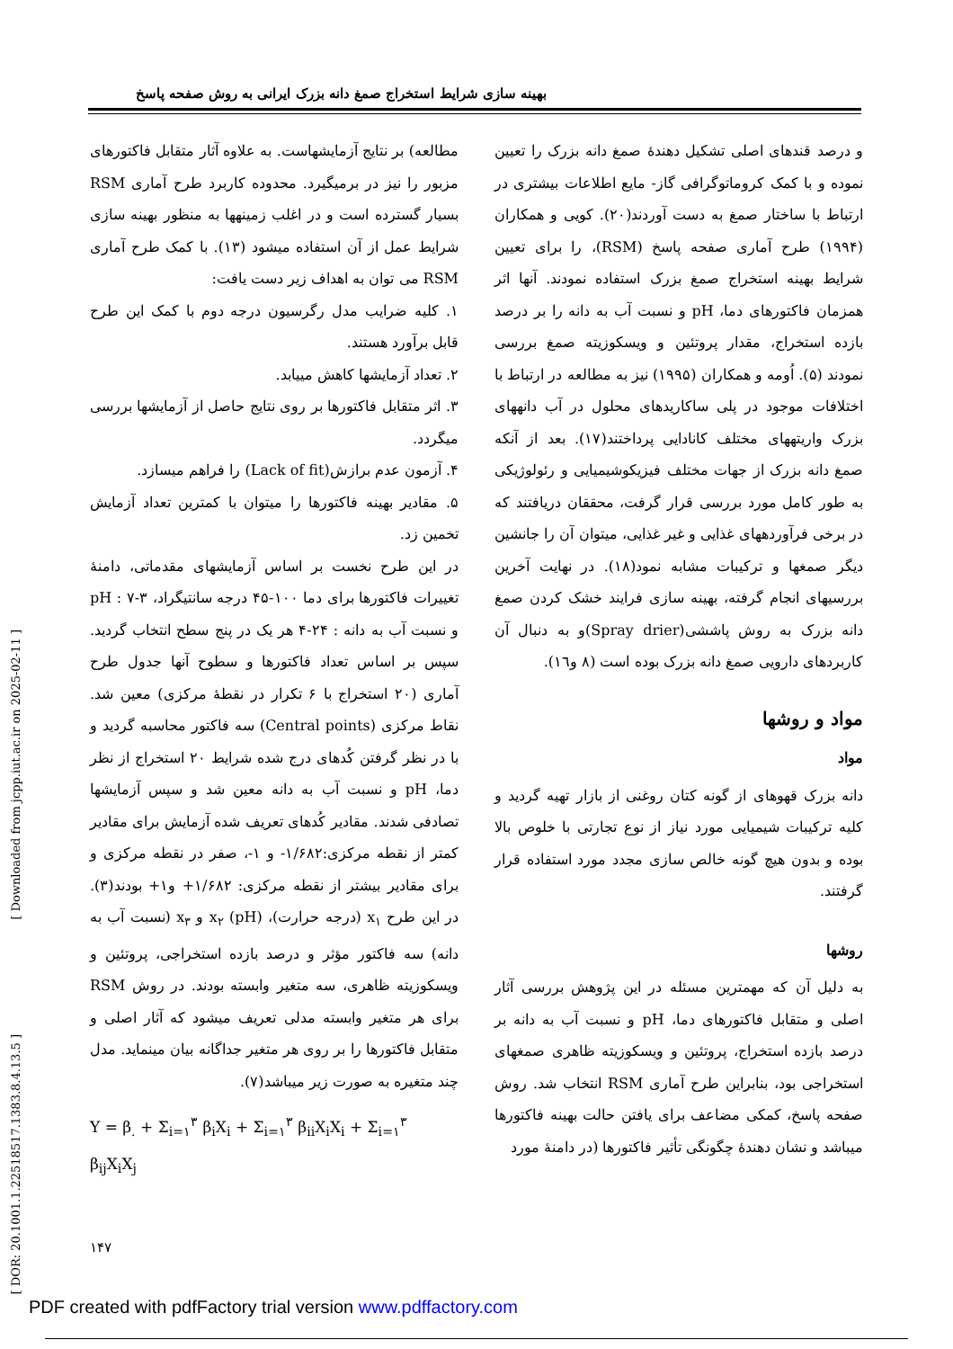بهینه سازی شرایط استخراج صمغ دانه بزرک ایرانی به روش صفحه پاسخ
و درصد قندهای اصلی تشکیل دهندهٔ صمغ دانه بزرک را تعیین نموده و با کمک کروماتوگرافی گاز- مایع اطلاعات بیشتری در ارتباط با ساختار صمغ به دست آوردند(۲۰). کویی و همکاران (۱۹۹۴) طرح آماری صفحه پاسخ (RSM)، را برای تعیین شرایط بهینه استخراج صمغ بزرک استفاده نمودند. آنها اثر همزمان فاکتورهای دما، pH و نسبت آب به دانه را بر درصد بازده استخراج، مقدار پروتئین و ویسکوزیته صمغ بررسی نمودند (۵). اُومه و همکاران (۱۹۹۵) نیز به مطالعه در ارتباط با اختلافات موجود در پلی ساکاریدهای محلول در آب دانههای بزرک واریتههای مختلف کانادایی پرداختند(۱۷). بعد از آنکه صمغ دانه بزرک از جهات مختلف فیزیکوشیمیایی و رئولوژیکی به طور کامل مورد بررسی قرار گرفت، محققان دریافتند که در برخی فرآوردههای غذایی و غیر غذایی، میتوان آن را جانشین دیگر صمغها و ترکیبات مشابه نمود(۱۸). در نهایت آخرین بررسیهای انجام گرفته، بهینه سازی فرایند خشک کردن صمغ دانه بزرک به روش پاششی(Spray drier)و به دنبال آن کاربردهای دارویی صمغ دانه بزرک بوده است (۸ و۱٦).
مواد و روشها
مواد
دانه بزرک قهوهای از گونه کتان روغنی از بازار تهیه گردید و کلیه ترکیبات شیمیایی مورد نیاز از نوع تجارتی با خلوص بالا بوده و بدون هیچ گونه خالص سازی مجدد مورد استفاده قرار گرفتند.
روشها
به دلیل آن که مهمترین مسئله در این پژوهش بررسی آثار اصلی و متقابل فاکتورهای دما، pH و نسبت آب به دانه بر درصد بازده استخراج، پروتئین و ویسکوزیته ظاهری صمغهای استخراجی بود، بنابراین طرح آماری RSM انتخاب شد. روش صفحه پاسخ، کمکی مضاعف برای یافتن حالت بهینه فاکتورها میباشد و نشان دهندهٔ چگونگی تأثیر فاکتورها (در دامنهٔ مورد
مطالعه) بر نتایج آزمایشهاست. به علاوه آثار متقابل فاکتورهای مزبور را نیز در برمیگیرد. محدوده کاربرد طرح آماری RSM بسیار گسترده است و در اغلب زمینهها به منظور بهینه سازی شرایط عمل از آن استفاده میشود (۱۳). با کمک طرح آماری RSM می توان به اهداف زیر دست یافت:
۱. کلیه ضرایب مدل رگرسیون درجه دوم با کمک این طرح قابل برآورد هستند.
۲. تعداد آزمایشها کاهش مییابد.
۳. اثر متقابل فاکتورها بر روی نتایج حاصل از آزمایشها بررسی میگردد.
۴. آزمون عدم برازش(Lack of fit) را فراهم میسازد.
۵. مقادیر بهینه فاکتورها را میتوان با کمترین تعداد آزمایش تخمین زد.
در این طرح نخست بر اساس آزمایشهای مقدماتی، دامنهٔ تغییرات فاکتورها برای دما ۱۰۰-۴۵ درجه سانتیگراد، pH : ۷-۳ و نسبت آب به دانه : ۲۴-۴ هر یک در پنج سطح انتخاب گردید. سپس بر اساس تعداد فاکتورها و سطوح آنها جدول طرح آماری (۲۰ استخراج با ۶ تکرار در نقطهٔ مرکزی) معین شد. نقاط مرکزی (Central points) سه فاکتور محاسبه گردید و با در نظر گرفتن کُدهای درج شده شرایط ۲۰ استخراج از نظر دما، pH و نسبت آب به دانه معین شد و سپس آزمایشها تصادفی شدند. مقادیر کُدهای تعریف شده آزمایش برای مقادیر کمتر از نقطه مرکزی:۱/۶۸۲- و ۱-، صفر در نقطه مرکزی و برای مقادیر بیشتر از نقطه مرکزی: ۱/۶۸۲+ و۱+ بودند(۳). در این طرح x<sub>۱</sub> (درجه حرارت)، x<sub>۲</sub> (pH) و x<sub>۳</sub> (نسبت آب به دانه) سه فاکتور مؤثر و درصد بازده استخراجی، پروتئین و ویسکوزیته ظاهری، سه متغیر وابسته بودند. در روش RSM برای هر متغیر وابسته مدلی تعریف میشود که آثار اصلی و متقابل فاکتورها را بر روی هر متغیر جداگانه بیان مینماید. مدل چند متغیره به صورت زیر میباشد(۷).
Y = β<sub>.</sub> + Σ<sub>i=۱</sub><sup>۳</sup> β<sub>i</sub>X<sub>i</sub> + Σ<sub>i=۱</sub><sup>۳</sup> β<sub>ii</sub>X<sub>i</sub>X<sub>i</sub> + Σ<sub>i=۱</sub><sup>۳</sup> β<sub>ij</sub>X<sub>i</sub>X<sub>j</sub>
[ Downloaded from jcpp.iut.ac.ir on 2025-02-11 ]
[ DOR: 20.1001.1.22518517.1383.8.4.13.5 ]
۱۴۷
PDF created with pdfFactory trial version www.pdffactory.com